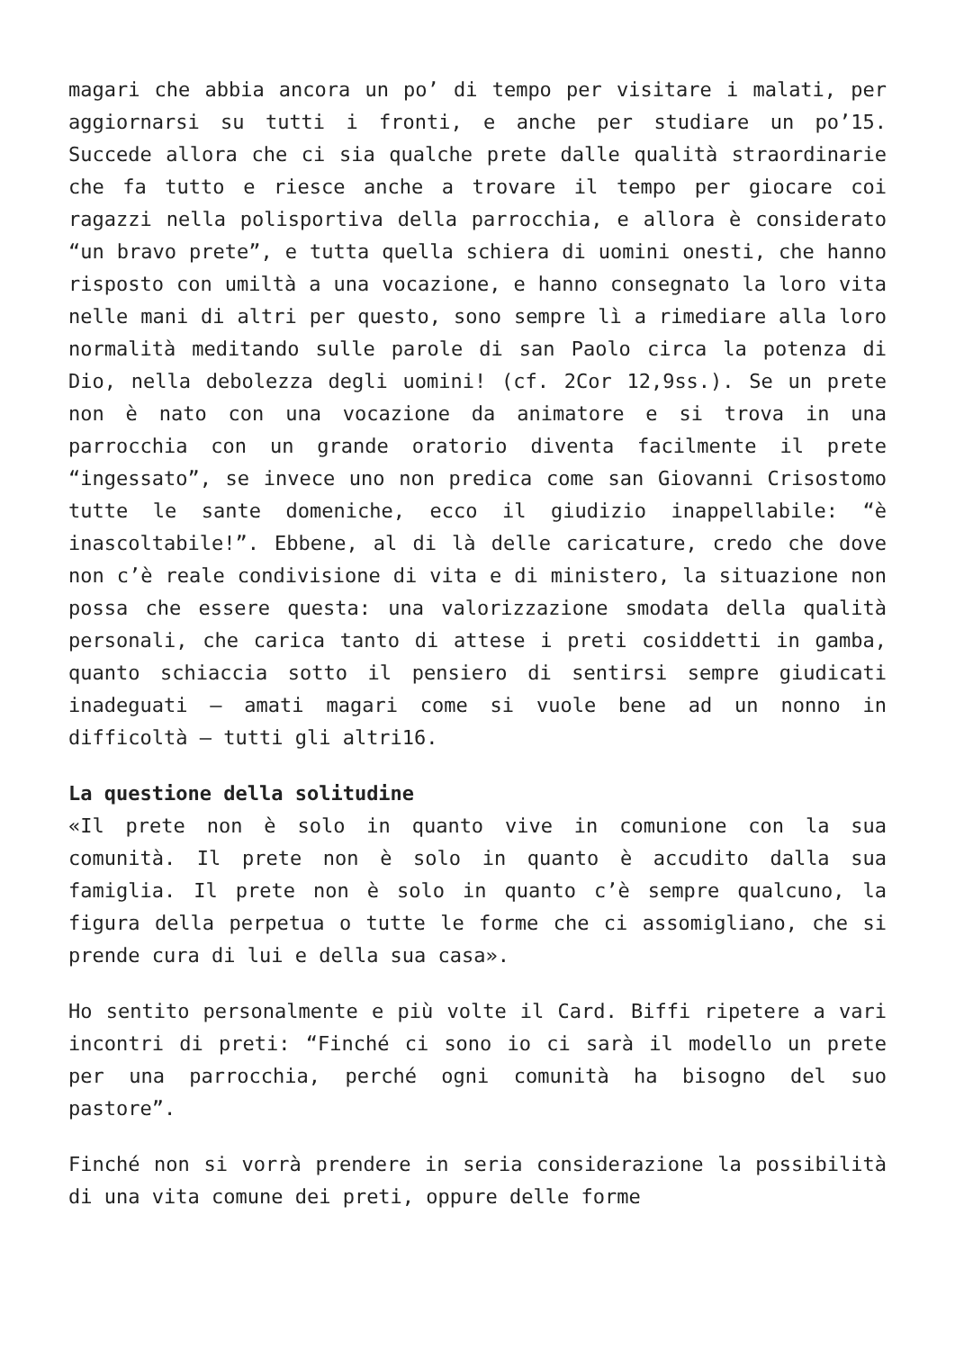magari che abbia ancora un po’ di tempo per visitare i malati, per aggiornarsi su tutti i fronti, e anche per studiare un po’15. Succede allora che ci sia qualche prete dalle qualità straordinarie che fa tutto e riesce anche a trovare il tempo per giocare coi ragazzi nella polisportiva della parrocchia, e allora è considerato “un bravo prete”, e tutta quella schiera di uomini onesti, che hanno risposto con umiltà a una vocazione, e hanno consegnato la loro vita nelle mani di altri per questo, sono sempre lì a rimediare alla loro normalità meditando sulle parole di san Paolo circa la potenza di Dio, nella debolezza degli uomini! (cf. 2Cor 12,9ss.). Se un prete non è nato con una vocazione da animatore e si trova in una parrocchia con un grande oratorio diventa facilmente il prete “ingessato”, se invece uno non predica come san Giovanni Crisostomo tutte le sante domeniche, ecco il giudizio inappellabile: “è inascoltabile!”. Ebbene, al di là delle caricature, credo che dove non c’è reale condivisione di vita e di ministero, la situazione non possa che essere questa: una valorizzazione smodata della qualità personali, che carica tanto di attese i preti cosiddetti in gamba, quanto schiaccia sotto il pensiero di sentirsi sempre giudicati inadeguati – amati magari come si vuole bene ad un nonno in difficoltà – tutti gli altri16.
La questione della solitudine
«Il prete non è solo in quanto vive in comunione con la sua comunità. Il prete non è solo in quanto è accudito dalla sua famiglia. Il prete non è solo in quanto c’è sempre qualcuno, la figura della perpetua o tutte le forme che ci assomigliano, che si prende cura di lui e della sua casa».
Ho sentito personalmente e più volte il Card. Biffi ripetere a vari incontri di preti: “Finché ci sono io ci sarà il modello un prete per una parrocchia, perché ogni comunità ha bisogno del suo pastore”.
Finché non si vorrà prendere in seria considerazione la possibilità di una vita comune dei preti, oppure delle forme